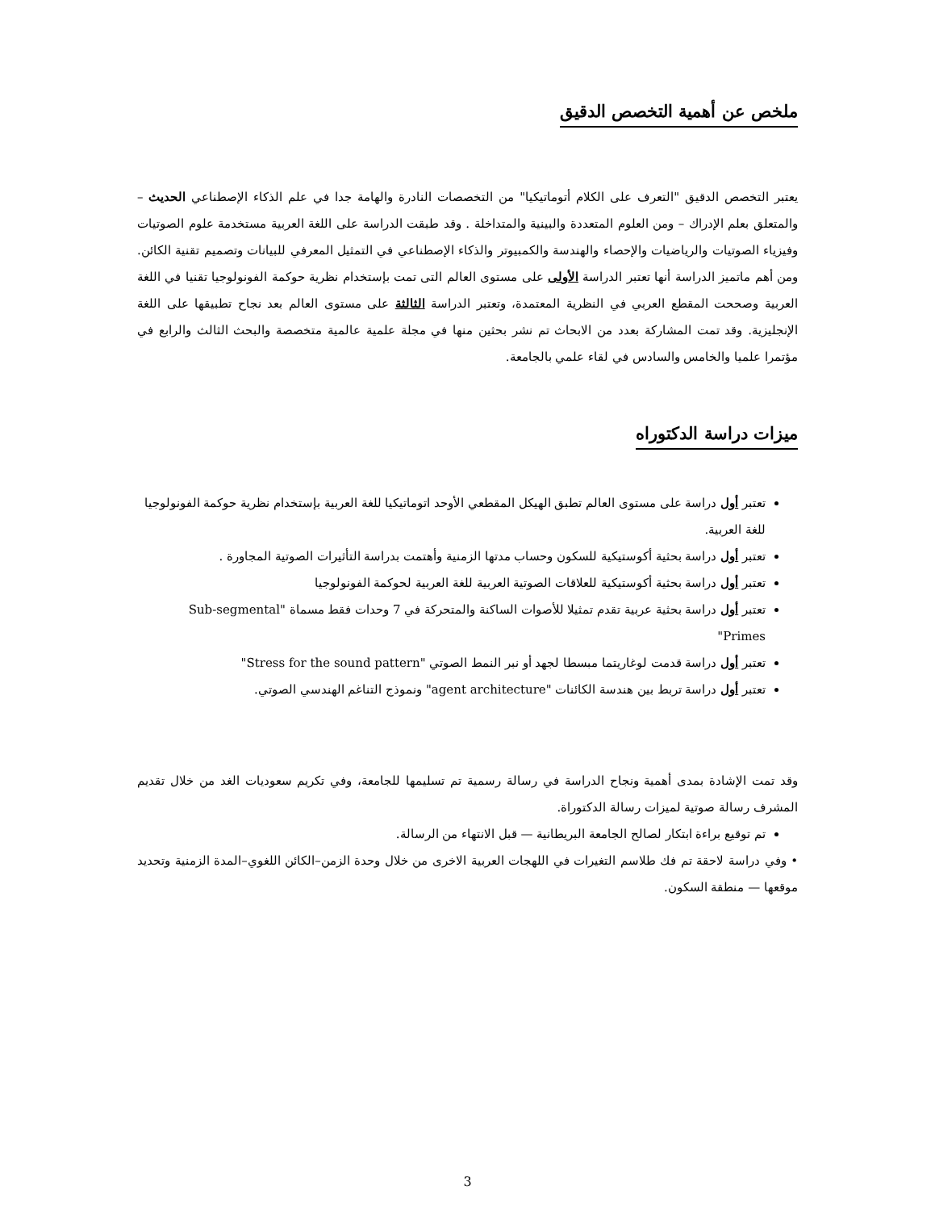ملخص عن أهمية التخصص الدقيق
يعتبر التخصص الدقيق "التعرف على الكلام أتوماتيكيا" من التخصصات النادرة والهامة جدا في علم الذكاء الإصطناعي الحديث – والمتعلق بعلم الإدراك – ومن العلوم المتعددة والبينية والمتداخلة . وقد طبقت الدراسة على اللغة العربية مستخدمة علوم الصوتيات وفيزياء الصوتيات والرياضيات والإحصاء والهندسة والكمبيوتر والذكاء الإصطناعي في التمثيل المعرفي للبيانات وتصميم تقنية الكائن. ومن أهم ماتميز الدراسة أنها تعتبر الدراسة الأولى على مستوى العالم التى تمت بإستخدام نظرية حوكمة الفونولوجيا تقنيا في اللغة العربية وصححت المقطع العربي في النظرية المعتمدة، وتعتبر الدراسة الثالثة على مستوى العالم بعد نجاح تطبيقها على اللغة الإنجليزية. وقد تمت المشاركة بعدد من الابحاث تم نشر بحثين منها في مجلة علمية عالمية متخصصة والبحث الثالث والرابع في مؤتمرا علميا والخامس والسادس في لقاء علمي بالجامعة.
ميزات دراسة الدكتوراه
تعتبر أول دراسة على مستوى العالم تطبق الهيكل المقطعي الأوحد اتوماتيكيا للغة العربية بإستخدام نظرية حوكمة الفونولوجيا للغة العربية.
تعتبر أول دراسة بحثية أكوستيكية للسكون وحساب مدتها الزمنية وأهتمت بدراسة التأثيرات الصوتية المجاورة .
تعتبر أول دراسة بحثية أكوستيكية للعلاقات الصوتية العربية للغة العربية لحوكمة الفونولوجيا
تعتبر أول دراسة بحثية عربية تقدم تمثيلا للأصوات الساكنة والمتحركة في 7 وحدات فقط مسماة "Sub-segmental Primes"
تعتبر أول دراسة قدمت لوغاريتما مبسطا لجهد أو نبر النمط الصوتي "Stress for the sound pattern"
تعتبر أول دراسة تربط بين هندسة الكائنات "agent architecture" ونموذج التناغم الهندسي الصوتي.
وقد تمت الإشادة بمدى أهمية ونجاح الدراسة في رسالة رسمية تم تسليمها للجامعة، وفي تكريم سعوديات الغد من خلال تقديم المشرف رسالة صوتية لميزات رسالة الدكتوراة.
تم توقيع براءة ابتكار لصالح الجامعة البريطانية — قبل الانتهاء من الرسالة.
• وفي دراسة لاحقة تم فك طلاسم التغيرات في اللهجات العربية الاخرى من خلال وحدة الزمن–الكائن اللغوي–المدة الزمنية وتحديد موقعها — منطقة السكون.
3